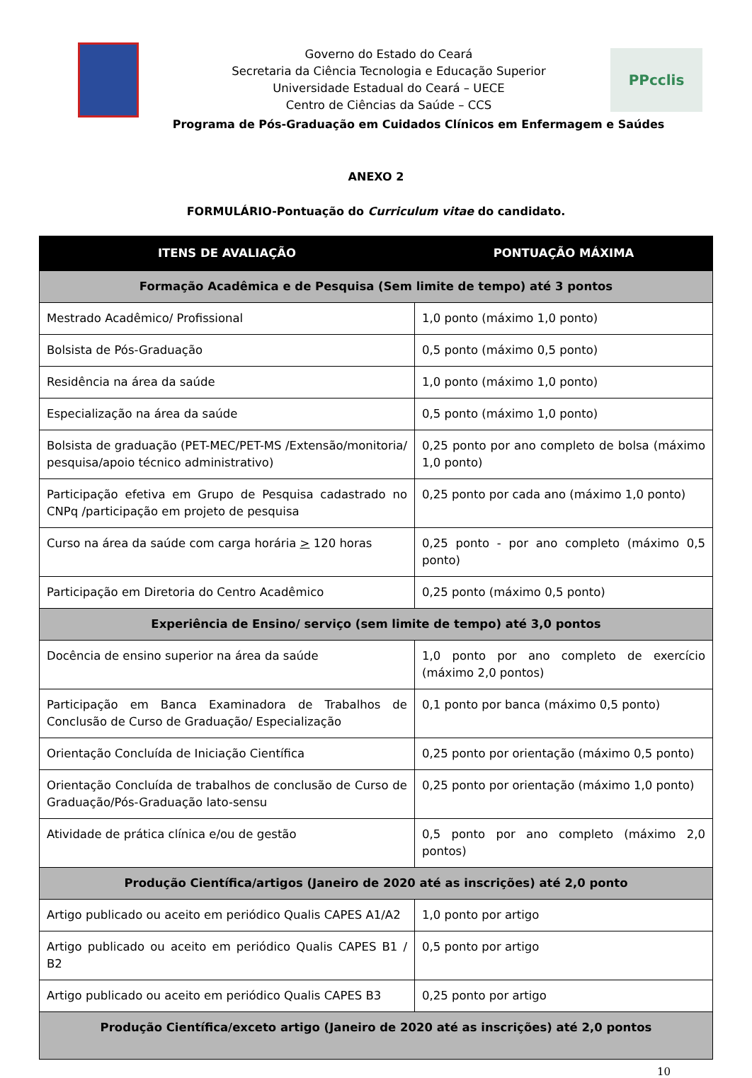Governo do Estado do Ceará
Secretaria da Ciência Tecnologia e Educação Superior
Universidade Estadual do Ceará – UECE
Centro de Ciências da Saúde – CCS
PPcclis
Programa de Pós-Graduação em Cuidados Clínicos em Enfermagem e Saúdes
ANEXO 2
FORMULÁRIO-Pontuação do Curriculum vitae do candidato.
| ITENS DE AVALIAÇÃO | PONTUAÇÃO MÁXIMA |
| --- | --- |
| Formação Acadêmica e de Pesquisa (Sem limite de tempo) até 3 pontos | |
| Mestrado Acadêmico/ Profissional | 1,0 ponto (máximo 1,0 ponto) |
| Bolsista de Pós-Graduação | 0,5 ponto (máximo 0,5 ponto) |
| Residência na área da saúde | 1,0 ponto (máximo 1,0 ponto) |
| Especialização na área da saúde | 0,5 ponto (máximo 1,0 ponto) |
| Bolsista de graduação (PET-MEC/PET-MS /Extensão/monitoria/ pesquisa/apoio técnico administrativo) | 0,25 ponto por ano completo de bolsa (máximo 1,0 ponto) |
| Participação efetiva em Grupo de Pesquisa cadastrado no CNPq /participação em projeto de pesquisa | 0,25 ponto por cada ano (máximo 1,0 ponto) |
| Curso na área da saúde com carga horária > 120 horas | 0,25 ponto - por ano completo (máximo 0,5 ponto) |
| Participação em Diretoria do Centro Acadêmico | 0,25 ponto (máximo 0,5 ponto) |
| Experiência de Ensino/ serviço (sem limite de tempo) até 3,0 pontos | |
| Docência de ensino superior na área da saúde | 1,0 ponto por ano completo de exercício (máximo 2,0 pontos) |
| Participação em Banca Examinadora de Trabalhos de Conclusão de Curso de Graduação/ Especialização | 0,1 ponto por banca (máximo 0,5 ponto) |
| Orientação Concluída de Iniciação Científica | 0,25 ponto por orientação (máximo 0,5 ponto) |
| Orientação Concluída de trabalhos de conclusão de Curso de Graduação/Pós-Graduação lato-sensu | 0,25 ponto por orientação (máximo 1,0 ponto) |
| Atividade de prática clínica e/ou de gestão | 0,5 ponto por ano completo (máximo 2,0 pontos) |
| Produção Científica/artigos (Janeiro de 2020 até as inscrições) até 2,0 ponto | |
| Artigo publicado ou aceito em periódico Qualis CAPES A1/A2 | 1,0 ponto por artigo |
| Artigo publicado ou aceito em periódico Qualis CAPES B1 / B2 | 0,5 ponto por artigo |
| Artigo publicado ou aceito em periódico Qualis CAPES B3 | 0,25 ponto por artigo |
| Produção Científica/exceto artigo (Janeiro de 2020 até as inscrições) até 2,0 pontos | |
10